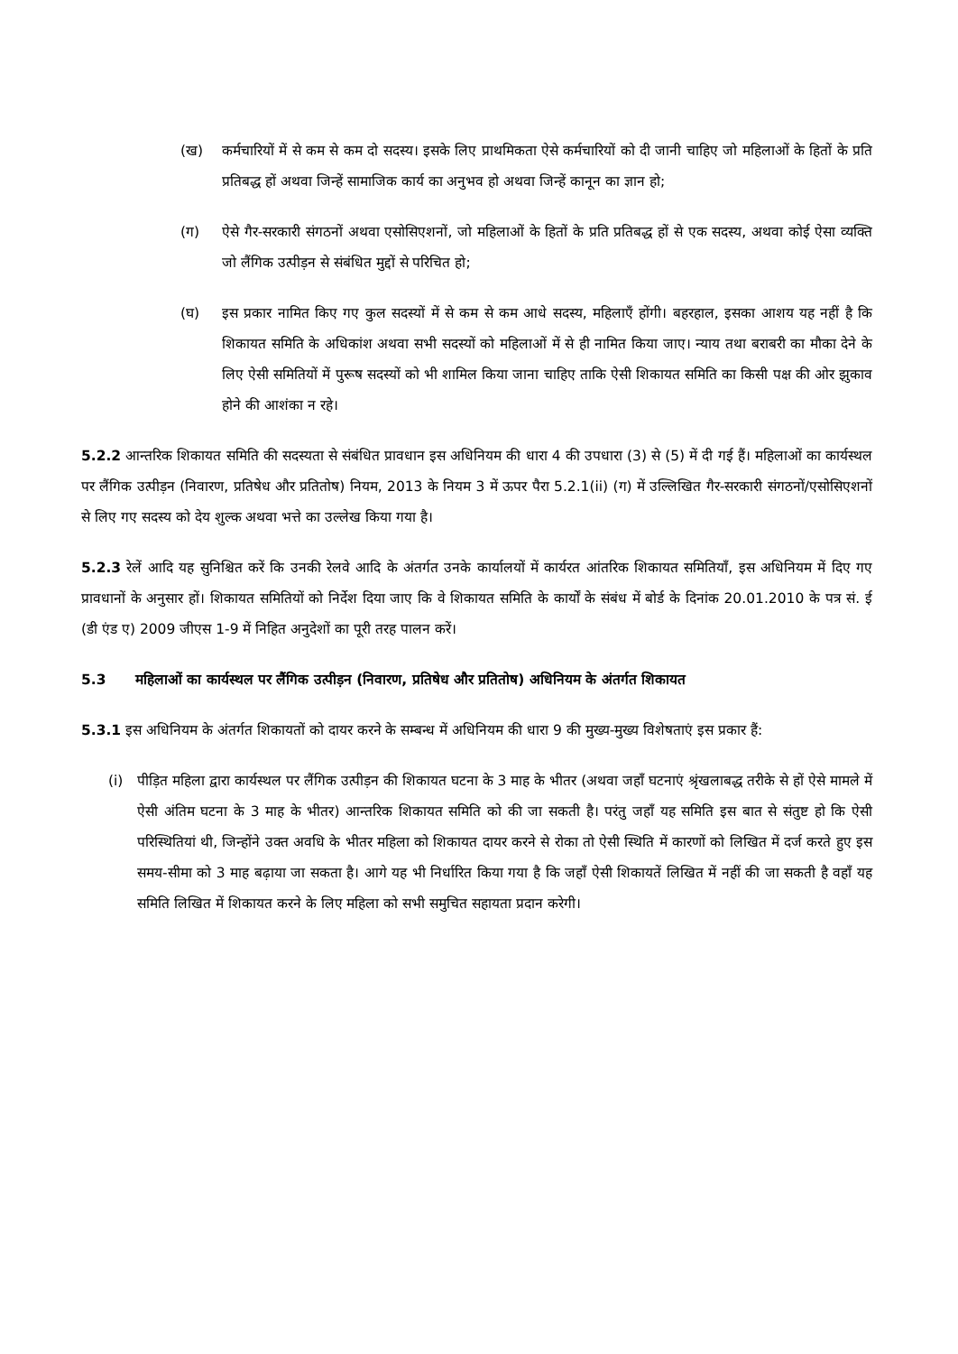(ख) कर्मचारियों में से कम से कम दो सदस्य। इसके लिए प्राथमिकता ऐसे कर्मचारियों को दी जानी चाहिए जो महिलाओं के हितों के प्रति प्रतिबद्ध हों अथवा जिन्हें सामाजिक कार्य का अनुभव हो अथवा जिन्हें कानून का ज्ञान हो;
(ग) ऐसे गैर-सरकारी संगठनों अथवा एसोसिएशनों, जो महिलाओं के हितों के प्रति प्रतिबद्ध हों से एक सदस्य, अथवा कोई ऐसा व्यक्ति जो लैंगिक उत्पीड़न से संबंधित मुद्दों से परिचित हो;
(घ) इस प्रकार नामित किए गए कुल सदस्यों में से कम से कम आधे सदस्य, महिलाएँ होंगी। बहरहाल, इसका आशय यह नहीं है कि शिकायत समिति के अधिकांश अथवा सभी सदस्यों को महिलाओं में से ही नामित किया जाए। न्याय तथा बराबरी का मौका देने के लिए ऐसी समितियों में पुरूष सदस्यों को भी शामिल किया जाना चाहिए ताकि ऐसी शिकायत समिति का किसी पक्ष की ओर झुकाव होने की आशंका न रहे।
5.2.2 आन्तरिक शिकायत समिति की सदस्यता से संबंधित प्रावधान इस अधिनियम की धारा 4 की उपधारा (3) से (5) में दी गई हैं। महिलाओं का कार्यस्थल पर लैंगिक उत्पीड़न (निवारण, प्रतिषेध और प्रतितोष) नियम, 2013 के नियम 3 में ऊपर पैरा 5.2.1(ii) (ग) में उल्लिखित गैर-सरकारी संगठनों/एसोसिएशनों से लिए गए सदस्य को देय शुल्क अथवा भत्ते का उल्लेख किया गया है।
5.2.3 रेलें आदि यह सुनिश्चित करें कि उनकी रेलवे आदि के अंतर्गत उनके कार्यालयों में कार्यरत आंतरिक शिकायत समितियाँ, इस अधिनियम में दिए गए प्रावधानों के अनुसार हों। शिकायत समितियों को निर्देश दिया जाए कि वे शिकायत समिति के कार्यों के संबंध में बोर्ड के दिनांक 20.01.2010 के पत्र सं. ई (डी एंड ए) 2009 जीएस 1-9 में निहित अनुदेशों का पूरी तरह पालन करें।
5.3 महिलाओं का कार्यस्थल पर लैंगिक उत्पीड़न (निवारण, प्रतिषेध और प्रतितोष) अधिनियम के अंतर्गत शिकायत
5.3.1 इस अधिनियम के अंतर्गत शिकायतों को दायर करने के सम्बन्ध में अधिनियम की धारा 9 की मुख्य-मुख्य विशेषताएं इस प्रकार हैं:
(i) पीड़ित महिला द्वारा कार्यस्थल पर लैंगिक उत्पीड़न की शिकायत घटना के 3 माह के भीतर (अथवा जहाँ घटनाएं श्रृंखलाबद्ध तरीके से हों ऐसे मामले में ऐसी अंतिम घटना के 3 माह के भीतर) आन्तरिक शिकायत समिति को की जा सकती है। परंतु जहाँ यह समिति इस बात से संतुष्ट हो कि ऐसी परिस्थितियां थी, जिन्होंने उक्त अवधि के भीतर महिला को शिकायत दायर करने से रोका तो ऐसी स्थिति में कारणों को लिखित में दर्ज करते हुए इस समय-सीमा को 3 माह बढ़ाया जा सकता है। आगे यह भी निर्धारित किया गया है कि जहाँ ऐसी शिकायतें लिखित में नहीं की जा सकती है वहाँ यह समिति लिखित में शिकायत करने के लिए महिला को सभी समुचित सहायता प्रदान करेगी।